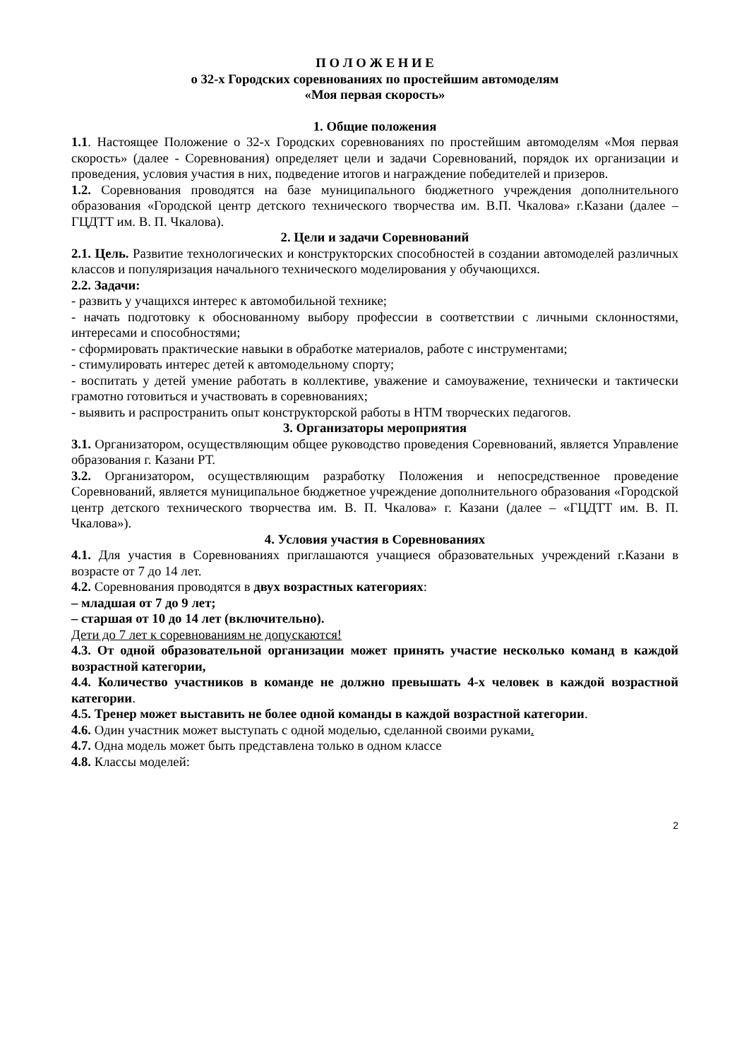П О Л О Ж Е Н И Е
о 32-х Городских соревнованиях по простейшим автомоделям
«Моя первая скорость»
1. Общие положения
1.1. Настоящее Положение о 32-х Городских соревнованиях по простейшим автомоделям «Моя первая скорость» (далее - Соревнования) определяет цели и задачи Соревнований, порядок их организации и проведения, условия участия в них, подведение итогов и награждение победителей и призеров.
1.2. Соревнования проводятся на базе муниципального бюджетного учреждения дополнительного образования «Городской центр детского технического творчества им. В.П. Чкалова» г.Казани (далее – ГЦДТТ им. В. П. Чкалова).
2. Цели и задачи Соревнований
2.1. Цель. Развитие технологических и конструкторских способностей в создании автомоделей различных классов и популяризация начального технического моделирования у обучающихся.
2.2. Задачи:
- развить у учащихся интерес к автомобильной технике;
- начать подготовку к обоснованному выбору профессии в соответствии с личными склонностями, интересами и способностями;
- сформировать практические навыки в обработке материалов, работе с инструментами;
- стимулировать интерес детей к автомодельному спорту;
- воспитать у детей умение работать в коллективе, уважение и самоуважение, технически и тактически грамотно готовиться и участвовать в соревнованиях;
- выявить и распространить опыт конструкторской работы в НТМ творческих педагогов.
3. Организаторы мероприятия
3.1. Организатором, осуществляющим общее руководство проведения Соревнований, является Управление образования г. Казани РТ.
3.2. Организатором, осуществляющим разработку Положения и непосредственное проведение Соревнований, является муниципальное бюджетное учреждение дополнительного образования «Городской центр детского технического творчества им. В. П. Чкалова» г. Казани (далее – «ГЦДТТ им. В. П. Чкалова»).
4. Условия участия в Соревнованиях
4.1. Для участия в Соревнованиях приглашаются учащиеся образовательных учреждений г.Казани в возрасте от 7 до 14 лет.
4.2. Соревнования проводятся в двух возрастных категориях:
– младшая от 7 до 9 лет;
– старшая от 10 до 14 лет (включительно).
Дети до 7 лет к соревнованиям не допускаются!
4.3. От одной образовательной организации может принять участие несколько команд в каждой возрастной категории,
4.4. Количество участников в команде не должно превышать 4-х человек в каждой возрастной категории.
4.5. Тренер может выставить не более одной команды в каждой возрастной категории.
4.6. Один участник может выступать с одной моделью, сделанной своими руками.
4.7. Одна модель может быть представлена только в одном классе
4.8. Классы моделей:
2